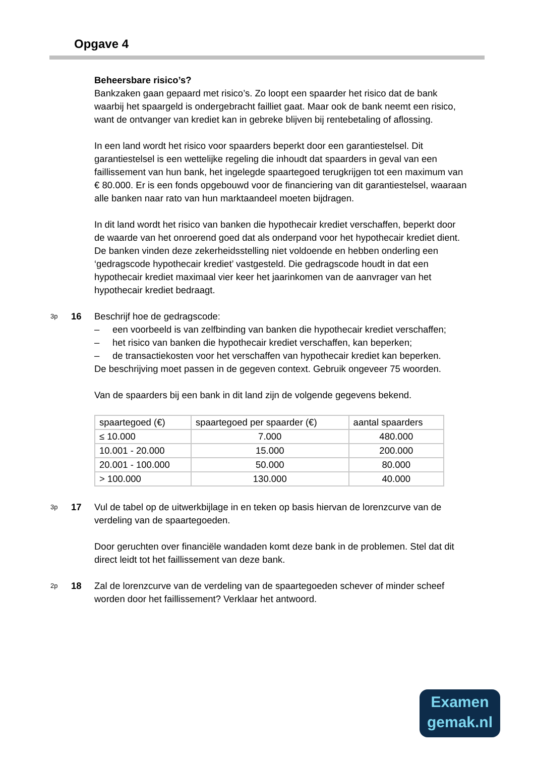Opgave 4
Beheersbare risico’s?
Bankzaken gaan gepaard met risico’s. Zo loopt een spaarder het risico dat de bank waarbij het spaargeld is ondergebracht failliet gaat. Maar ook de bank neemt een risico, want de ontvanger van krediet kan in gebreke blijven bij rentebetaling of aflossing.
In een land wordt het risico voor spaarders beperkt door een garantiestelsel. Dit garantiestelsel is een wettelijke regeling die inhoudt dat spaarders in geval van een faillissement van hun bank, het ingelegde spaartegoed terugkrijgen tot een maximum van € 80.000. Er is een fonds opgebouwd voor de financiering van dit garantiestelsel, waaraan alle banken naar rato van hun marktaandeel moeten bijdragen.
In dit land wordt het risico van banken die hypothecair krediet verschaffen, beperkt door de waarde van het onroerend goed dat als onderpand voor het hypothecair krediet dient. De banken vinden deze zekerheidsstelling niet voldoende en hebben onderling een ‘gedragscode hypothecair krediet’ vastgesteld. Die gedragscode houdt in dat een hypothecair krediet maximaal vier keer het jaarinkomen van de aanvrager van het hypothecair krediet bedraagt.
3p 16 Beschrijf hoe de gedragscode:
– een voorbeeld is van zelfbinding van banken die hypothecair krediet verschaffen;
– het risico van banken die hypothecair krediet verschaffen, kan beperken;
– de transactiekosten voor het verschaffen van hypothecair krediet kan beperken.
De beschrijving moet passen in de gegeven context. Gebruik ongeveer 75 woorden.
Van de spaarders bij een bank in dit land zijn de volgende gegevens bekend.
| spaartegoed (€) | spaartegoed per spaarder (€) | aantal spaarders |
| --- | --- | --- |
| ≤ 10.000 | 7.000 | 480.000 |
| 10.001 - 20.000 | 15.000 | 200.000 |
| 20.001 - 100.000 | 50.000 | 80.000 |
| > 100.000 | 130.000 | 40.000 |
3p 17
Vul de tabel op de uitwerkbijlage in en teken op basis hiervan de lorenzcurve van de verdeling van de spaartegoeden.
Door geruchten over financiële wandaden komt deze bank in de problemen. Stel dat dit direct leidt tot het faillissement van deze bank.
2p 18
Zal de lorenzcurve van de verdeling van de spaartegoeden schever of minder scheef worden door het faillissement? Verklaar het antwoord.
Examen
gemak.nl